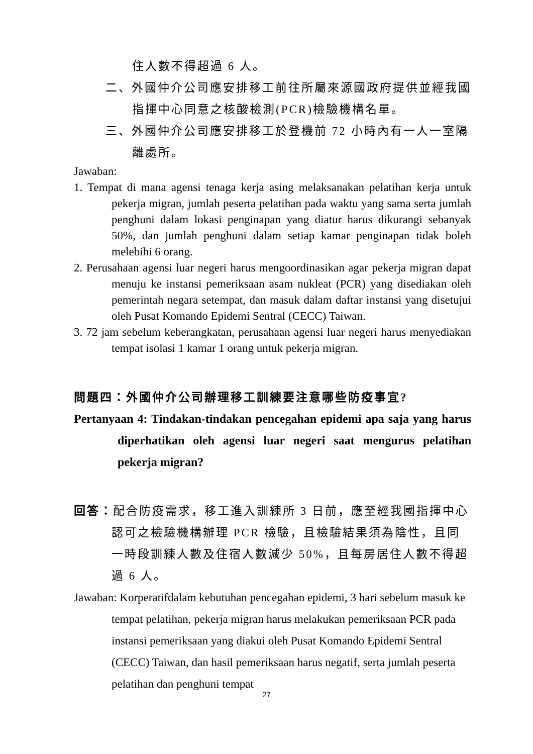住人數不得超過 6 人。
二、外國仲介公司應安排移工前往所屬來源國政府提供並經我國指揮中心同意之核酸檢測(PCR)檢驗機構名單。
三、外國仲介公司應安排移工於登機前 72 小時內有一人一室隔離處所。
Jawaban:
1. Tempat di mana agensi tenaga kerja asing melaksanakan pelatihan kerja untuk pekerja migran, jumlah peserta pelatihan pada waktu yang sama serta jumlah penghuni dalam lokasi penginapan yang diatur harus dikurangi sebanyak 50%, dan jumlah penghuni dalam setiap kamar penginapan tidak boleh melebihi 6 orang.
2. Perusahaan agensi luar negeri harus mengoordinasikan agar pekerja migran dapat menuju ke instansi pemeriksaan asam nukleat (PCR) yang disediakan oleh pemerintah negara setempat, dan masuk dalam daftar instansi yang disetujui oleh Pusat Komando Epidemi Sentral (CECC) Taiwan.
3. 72 jam sebelum keberangkatan, perusahaan agensi luar negeri harus menyediakan tempat isolasi 1 kamar 1 orang untuk pekerja migran.
問題四：外國仲介公司辦理移工訓練要注意哪些防疫事宜?
Pertanyaan 4: Tindakan-tindakan pencegahan epidemi apa saja yang harus diperhatikan oleh agensi luar negeri saat mengurus pelatihan pekerja migran?
回答：配合防疫需求，移工進入訓練所 3 日前，應至經我國指揮中心認可之檢驗機構辦理 PCR 檢驗，且檢驗結果須為陰性，且同一時段訓練人數及住宿人數減少 50%，且每房居住人數不得超過 6 人。
Jawaban: Korperatifdalam kebutuhan pencegahan epidemi, 3 hari sebelum masuk ke tempat pelatihan, pekerja migran harus melakukan pemeriksaan PCR pada instansi pemeriksaan yang diakui oleh Pusat Komando Epidemi Sentral (CECC) Taiwan, dan hasil pemeriksaan harus negatif, serta jumlah peserta pelatihan dan penghuni tempat
27